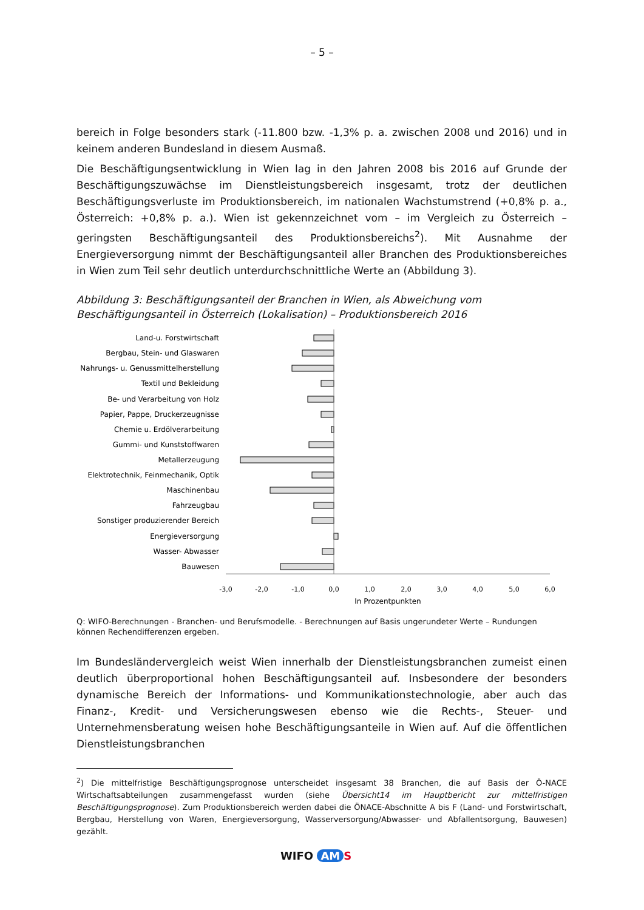– 5 –
bereich in Folge besonders stark (-11.800 bzw. -1,3% p. a. zwischen 2008 und 2016) und in keinem anderen Bundesland in diesem Ausmaß.
Die Beschäftigungsentwicklung in Wien lag in den Jahren 2008 bis 2016 auf Grunde der Beschäftigungszuwächse im Dienstleistungsbereich insgesamt, trotz der deutlichen Beschäftigungsverluste im Produktionsbereich, im nationalen Wachstumstrend (+0,8% p. a., Österreich: +0,8% p. a.). Wien ist gekennzeichnet vom – im Vergleich zu Österreich – geringsten Beschäftigungsanteil des Produktionsbereichs<sup>2</sup>). Mit Ausnahme der Energieversorgung nimmt der Beschäftigungsanteil aller Branchen des Produktionsbereiches in Wien zum Teil sehr deutlich unterdurchschnittliche Werte an (Abbildung 3).
Abbildung 3: Beschäftigungsanteil der Branchen in Wien, als Abweichung vom Beschäftigungsanteil in Österreich (Lokalisation) – Produktionsbereich 2016
Land-u. Forstwirtschaft
Bergbau, Stein- und Glaswaren
Nahrungs- u. Genussmittelherstellung
Textil und Bekleidung
Be- und Verarbeitung von Holz
Papier, Pappe, Druckerzeugnisse
Chemie u. Erdölverarbeitung
Gummi- und Kunststoffwaren
Metallerzeugung
Elektrotechnik, Feinmechanik, Optik
Maschinenbau
Fahrzeugbau
Sonstiger produzierender Bereich
Energieversorgung
Wasser- Abwasser
Bauwesen
-3,0
-2,0
-1,0
0,0
1,0
2,0
3,0
4,0
5,0
6,0
In Prozentpunkten
Q: WIFO-Berechnungen - Branchen- und Berufsmodelle. - Berechnungen auf Basis ungerundeter Werte – Rundungen können Rechendifferenzen ergeben.
Im Bundesländervergleich weist Wien innerhalb der Dienstleistungsbranchen zumeist einen deutlich überproportional hohen Beschäftigungsanteil auf. Insbesondere der besonders dynamische Bereich der Informations- und Kommunikationstechnologie, aber auch das Finanz-, Kredit- und Versicherungswesen ebenso wie die Rechts-, Steuer- und Unternehmensberatung weisen hohe Beschäftigungsanteile in Wien auf. Auf die öffentlichen Dienstleistungsbranchen
<sup>2</sup>) Die mittelfristige Beschäftigungsprognose unterscheidet insgesamt 38 Branchen, die auf Basis der Ö-NACE Wirtschaftsabteilungen zusammengefasst wurden (siehe Übersicht14 im Hauptbericht zur mittelfristigen Beschäftigungsprognose). Zum Produktionsbereich werden dabei die ÖNACE-Abschnitte A bis F (Land- und Forstwirtschaft, Bergbau, Herstellung von Waren, Energieversorgung, Wasserversorgung/Abwasser- und Abfallentsorgung, Bauwesen) gezählt.
WIFO AM S